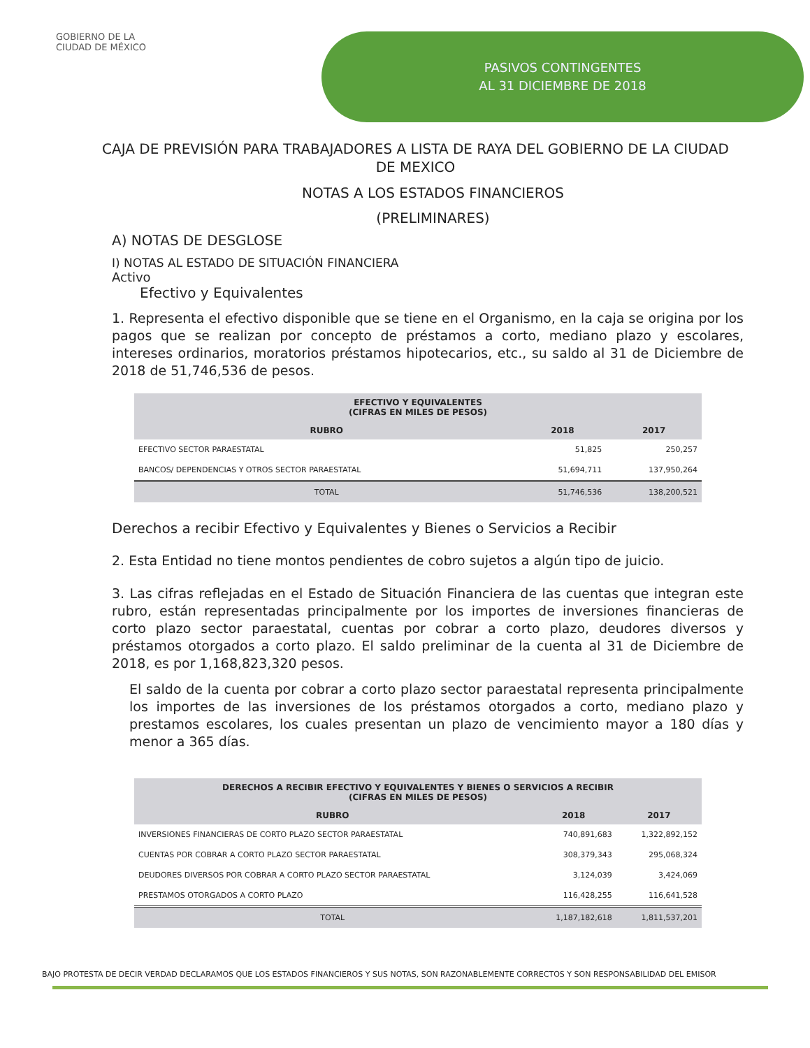GOBIERNO DE LA
CIUDAD DE MÉXICO
PASIVOS CONTINGENTES
AL 31 DICIEMBRE DE 2018
CAJA DE PREVISIÓN PARA TRABAJADORES A LISTA DE RAYA DEL GOBIERNO DE LA CIUDAD DE MEXICO
NOTAS A LOS ESTADOS FINANCIEROS
(PRELIMINARES)
A) NOTAS DE DESGLOSE
I) NOTAS AL ESTADO DE SITUACIÓN FINANCIERA
Activo
Efectivo y Equivalentes
1. Representa el efectivo disponible que se tiene en el Organismo, en la caja se origina por los pagos que se realizan por concepto de préstamos a corto, mediano plazo y escolares, intereses ordinarios, moratorios préstamos hipotecarios, etc., su saldo al 31 de Diciembre de 2018 de 51,746,536 de pesos.
| EFECTIVO Y EQUIVALENTES (CIFRAS EN MILES DE PESOS) | | |
| --- | --- | --- |
| RUBRO | 2018 | 2017 |
| EFECTIVO SECTOR PARAESTATAL | 51,825 | 250,257 |
| BANCOS/ DEPENDENCIAS Y OTROS SECTOR PARAESTATAL | 51,694,711 | 137,950,264 |
| TOTAL | 51,746,536 | 138,200,521 |
Derechos a recibir Efectivo y Equivalentes y Bienes o Servicios a Recibir
2. Esta Entidad no tiene montos pendientes de cobro sujetos a algún tipo de juicio.
3. Las cifras reflejadas en el Estado de Situación Financiera de las cuentas que integran este rubro, están representadas principalmente por los importes de inversiones financieras de corto plazo sector paraestatal, cuentas por cobrar a corto plazo, deudores diversos y préstamos otorgados a corto plazo. El saldo preliminar de la cuenta al 31 de Diciembre de 2018, es por 1,168,823,320 pesos.
El saldo de la cuenta por cobrar a corto plazo sector paraestatal representa principalmente los importes de las inversiones de los préstamos otorgados a corto, mediano plazo y prestamos escolares, los cuales presentan un plazo de vencimiento mayor a 180 días y menor a 365 días.
| DERECHOS A RECIBIR EFECTIVO Y EQUIVALENTES Y BIENES O SERVICIOS A RECIBIR (CIFRAS EN MILES DE PESOS) | | |
| --- | --- | --- |
| RUBRO | 2018 | 2017 |
| INVERSIONES FINANCIERAS DE CORTO PLAZO SECTOR PARAESTATAL | 740,891,683 | 1,322,892,152 |
| CUENTAS POR COBRAR A CORTO PLAZO SECTOR PARAESTATAL | 308,379,343 | 295,068,324 |
| DEUDORES DIVERSOS POR COBRAR A CORTO PLAZO SECTOR PARAESTATAL | 3,124,039 | 3,424,069 |
| PRESTAMOS OTORGADOS A CORTO PLAZO | 116,428,255 | 116,641,528 |
| TOTAL | 1,187,182,618 | 1,811,537,201 |
BAJO PROTESTA DE DECIR VERDAD DECLARAMOS QUE LOS ESTADOS FINANCIEROS Y SUS NOTAS, SON RAZONABLEMENTE CORRECTOS Y SON RESPONSABILIDAD DEL EMISOR